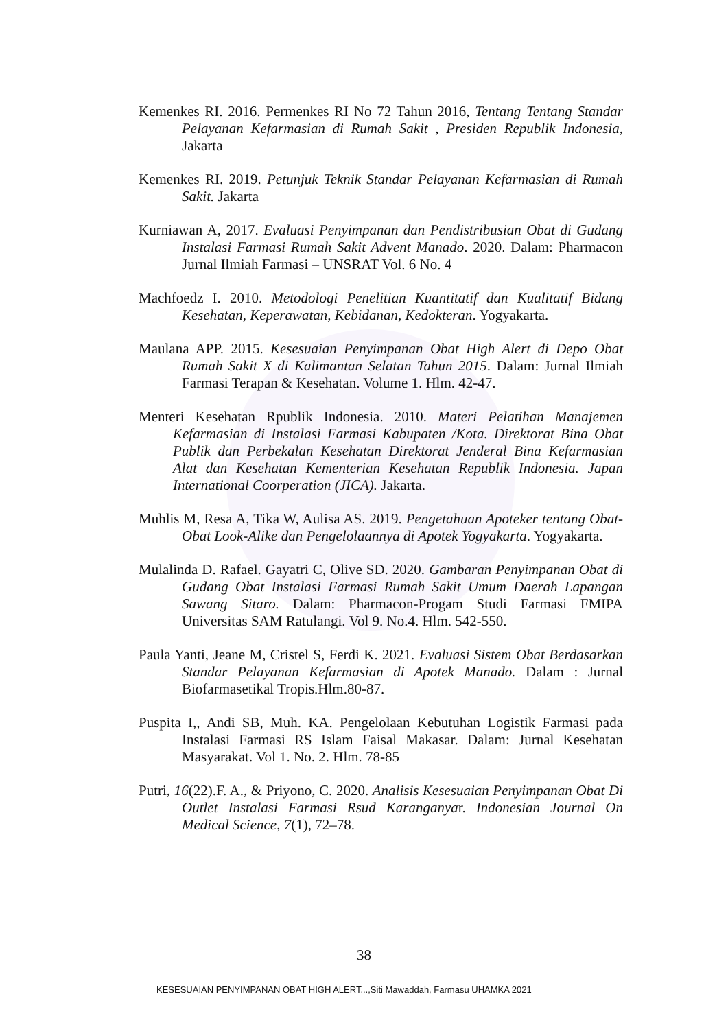Kemenkes RI. 2016. Permenkes RI No 72 Tahun 2016, Tentang Tentang Standar Pelayanan Kefarmasian di Rumah Sakit , Presiden Republik Indonesia, Jakarta
Kemenkes RI. 2019. Petunjuk Teknik Standar Pelayanan Kefarmasian di Rumah Sakit. Jakarta
Kurniawan A, 2017. Evaluasi Penyimpanan dan Pendistribusian Obat di Gudang Instalasi Farmasi Rumah Sakit Advent Manado. 2020. Dalam: Pharmacon Jurnal Ilmiah Farmasi – UNSRAT Vol. 6 No. 4
Machfoedz I. 2010. Metodologi Penelitian Kuantitatif dan Kualitatif Bidang Kesehatan, Keperawatan, Kebidanan, Kedokteran. Yogyakarta.
Maulana APP. 2015. Kesesuaian Penyimpanan Obat High Alert di Depo Obat Rumah Sakit X di Kalimantan Selatan Tahun 2015. Dalam: Jurnal Ilmiah Farmasi Terapan & Kesehatan. Volume 1. Hlm. 42-47.
Menteri Kesehatan Rpublik Indonesia. 2010. Materi Pelatihan Manajemen Kefarmasian di Instalasi Farmasi Kabupaten /Kota. Direktorat Bina Obat Publik dan Perbekalan Kesehatan Direktorat Jenderal Bina Kefarmasian Alat dan Kesehatan Kementerian Kesehatan Republik Indonesia. Japan International Coorperation (JICA). Jakarta.
Muhlis M, Resa A, Tika W, Aulisa AS. 2019. Pengetahuan Apoteker tentang Obat-Obat Look-Alike dan Pengelolaannya di Apotek Yogyakarta. Yogyakarta.
Mulalinda D. Rafael. Gayatri C, Olive SD. 2020. Gambaran Penyimpanan Obat di Gudang Obat Instalasi Farmasi Rumah Sakit Umum Daerah Lapangan Sawang Sitaro. Dalam: Pharmacon-Progam Studi Farmasi FMIPA Universitas SAM Ratulangi. Vol 9. No.4. Hlm. 542-550.
Paula Yanti, Jeane M, Cristel S, Ferdi K. 2021. Evaluasi Sistem Obat Berdasarkan Standar Pelayanan Kefarmasian di Apotek Manado. Dalam : Jurnal Biofarmasetikal Tropis.Hlm.80-87.
Puspita I,, Andi SB, Muh. KA. Pengelolaan Kebutuhan Logistik Farmasi pada Instalasi Farmasi RS Islam Faisal Makasar. Dalam: Jurnal Kesehatan Masyarakat. Vol 1. No. 2. Hlm. 78-85
Putri, 16(22).F. A., & Priyono, C. 2020. Analisis Kesesuaian Penyimpanan Obat Di Outlet Instalasi Farmasi Rsud Karanganyar. Indonesian Journal On Medical Science, 7(1), 72–78.
38
KESESUAIAN PENYIMPANAN OBAT HIGH ALERT...,Siti Mawaddah, Farmasu UHAMKA 2021